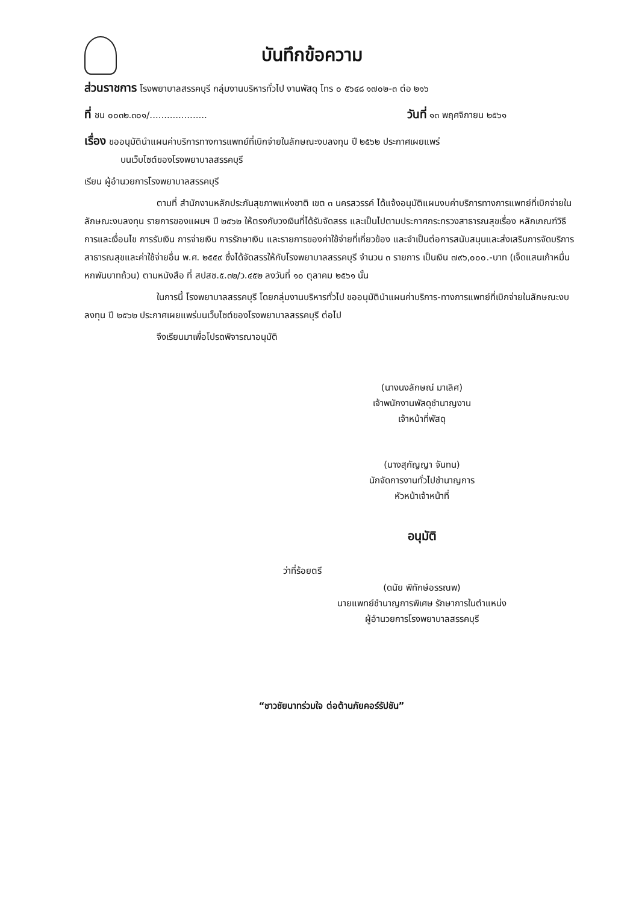บันทึกข้อความ
ส่วนราชการ โรงพยาบาลสรรคบุรี กลุ่มงานบริหารทั่วไป งานพัสดุ โทร ๐ ๕๖๔๘ ๑๗๐๒-๓ ต่อ ๒๑๖
ที่ ชน ๐๐๓๒.๓๐๑/....................
วันที่ ๑๓ พฤศจิกายน ๒๕๖๑
เรื่อง ขออนุมัตินำแผนค่าบริการทางการแพทย์ที่เบิกจ่ายในลักษณะงบลงทุน ปี ๒๕๖๒ ประกาศเผยแพร่
บนเว็บไซต์ของโรงพยาบาลสรรคบุรี
เรียน ผู้อำนวยการโรงพยาบาลสรรคบุรี
ตามที่ สำนักงานหลักประกันสุขภาพแห่งชาติ เขต ๓ นครสวรรค์ ได้แจ้งอนุมัติแผนงบค่าบริการทางการแพทย์ที่เบิกจ่ายในลักษณะงบลงทุน รายการของแผนฯ ปี ๒๕๖๒ ให้ตรงกับวงเงินที่ได้รับจัดสรร และเป็นไปตามประกาศกระทรวงสาธารณสุขเรื่อง หลักเกณฑ์วิธีการและเงื่อนไข การรับเงิน การจ่ายเงิน การรักษาเงิน และรายการของค่าใช้จ่ายที่เกี่ยวข้อง และจำเป็นต่อการสนับสนุนและส่งเสริมการจัดบริการสาธารณสุขและค่าใช้จ่ายอื่น พ.ศ. ๒๕๕๙ ซึ่งได้จัดสรรให้กับโรงพยาบาลสรรคบุรี จำนวน ๓ รายการ เป็นเงิน ๗๙๖,๐๐๐.-บาท (เจ็ดแสนเก้าหมื่นหกพันบาทถ้วน) ตามหนังสือ ที่ สปสช.๕.๓๒/ว.๔๕๒ ลงวันที่ ๑๐ ตุลาคม ๒๕๖๑ นั้น
ในการนี้ โรงพยาบาลสรรคบุรี โดยกลุ่มงานบริหารทั่วไป ขออนุมัตินำแผนค่าบริการ-ทางการแพทย์ที่เบิกจ่ายในลักษณะงบลงทุน ปี ๒๕๖๒ ประกาศเผยแพร่บนเว็บไซต์ของโรงพยาบาลสรรคบุรี ต่อไป
จึงเรียนมาเพื่อโปรดพิจารณาอนุมัติ
(นางนงลักษณ์ มาเลิศ)
เจ้าพนักงานพัสดุชำนาญงาน
เจ้าหน้าที่พัสดุ
(นางสุกัญญา จันทน)
นักจัดการงานทั่วไปชำนาญการ
หัวหน้าเจ้าหน้าที่
อนุมัติ
ว่าที่ร้อยตรี
(ดนัย พิทักษ์อรรณพ)
นายแพทย์ชำนาญการพิเศษ รักษาการในตำแหน่ง
ผู้อำนวยการโรงพยาบาลสรรคบุรี
“ชาวชัยนาทร่วมใจ ต่อต้านภัยคอร์รัปชัน”